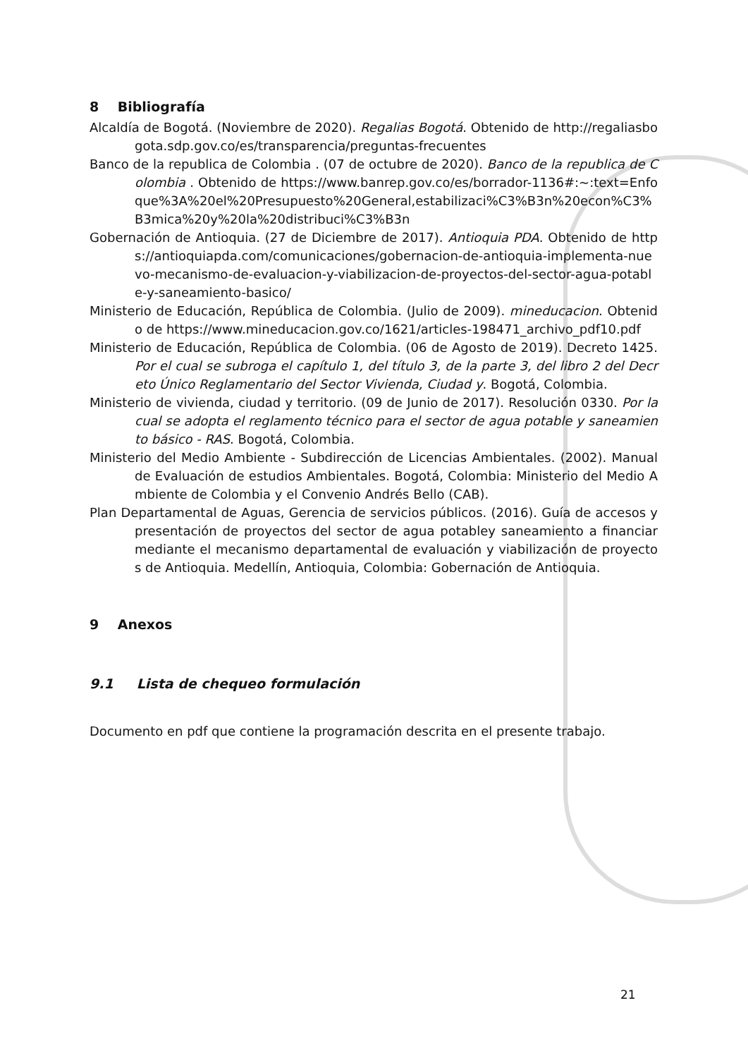8 Bibliografía
Alcaldía de Bogotá. (Noviembre de 2020). Regalias Bogotá. Obtenido de http://regaliasbogota.sdp.gov.co/es/transparencia/preguntas-frecuentes
Banco de la republica de Colombia . (07 de octubre de 2020). Banco de la republica de Colombia . Obtenido de https://www.banrep.gov.co/es/borrador-1136#:~:text=Enfoque%3A%20el%20Presupuesto%20General,estabilizaci%C3%B3n%20econ%C3%B3mica%20y%20la%20distribuci%C3%B3n
Gobernación de Antioquia. (27 de Diciembre de 2017). Antioquia PDA. Obtenido de https://antioquiapda.com/comunicaciones/gobernacion-de-antioquia-implementa-nuevo-mecanismo-de-evaluacion-y-viabilizacion-de-proyectos-del-sector-agua-potable-y-saneamiento-basico/
Ministerio de Educación, República de Colombia. (Julio de 2009). mineducacion. Obtenido de https://www.mineducacion.gov.co/1621/articles-198471_archivo_pdf10.pdf
Ministerio de Educación, República de Colombia. (06 de Agosto de 2019). Decreto 1425. Por el cual se subroga el capítulo 1, del título 3, de la parte 3, del libro 2 del Decreto Único Reglamentario del Sector Vivienda, Ciudad y. Bogotá, Colombia.
Ministerio de vivienda, ciudad y territorio. (09 de Junio de 2017). Resolución 0330. Por la cual se adopta el reglamento técnico para el sector de agua potable y saneamiento básico - RAS. Bogotá, Colombia.
Ministerio del Medio Ambiente - Subdirección de Licencias Ambientales. (2002). Manual de Evaluación de estudios Ambientales. Bogotá, Colombia: Ministerio del Medio Ambiente de Colombia y el Convenio Andrés Bello (CAB).
Plan Departamental de Aguas, Gerencia de servicios públicos. (2016). Guía de accesos y presentación de proyectos del sector de agua potabley saneamiento a financiar mediante el mecanismo departamental de evaluación y viabilización de proyectos de Antioquia. Medellín, Antioquia, Colombia: Gobernación de Antioquia.
9 Anexos
9.1 Lista de chequeo formulación
Documento en pdf que contiene la programación descrita en el presente trabajo.
21